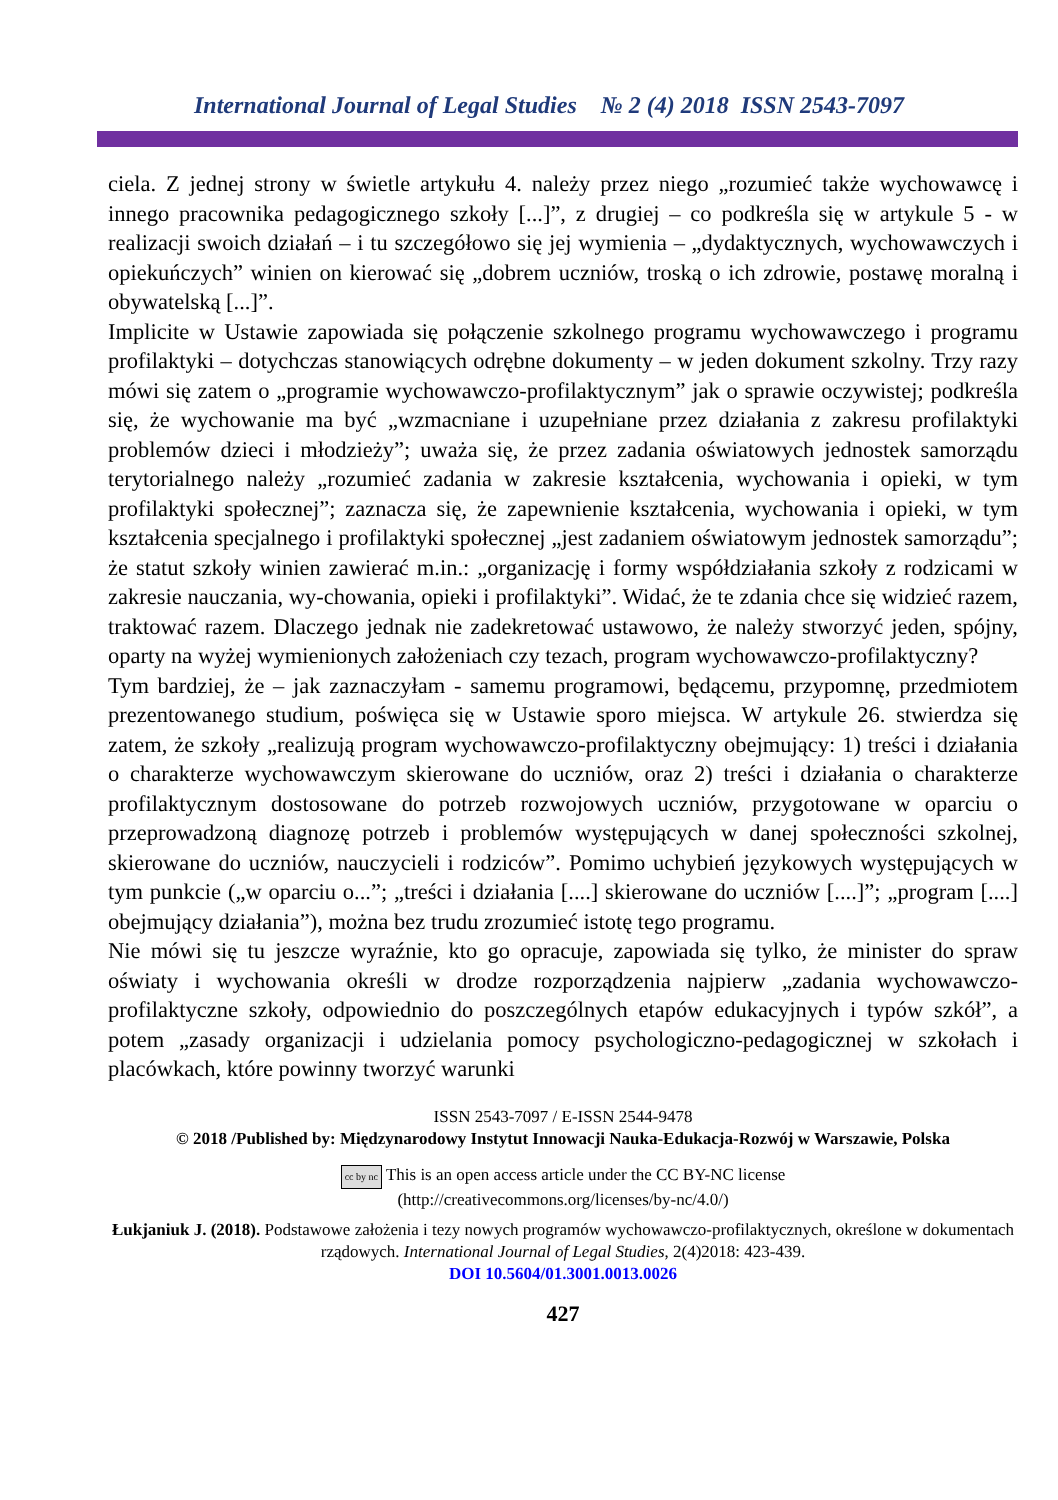International Journal of Legal Studies № 2 (4) 2018 ISSN 2543-7097
ciela. Z jednej strony w świetle artykułu 4. należy przez niego „rozumieć także wychowawcę i innego pracownika pedagogicznego szkoły [...]”, z drugiej – co podkreśla się w artykule 5 - w realizacji swoich działań – i tu szczegółowo się jej wymienia – „dydaktycznych, wychowawczych i opiekuńczych” winien on kierować się „dobrem uczniów, troską o ich zdrowie, postawę moralną i obywatelską [...]”.
Implicite w Ustawie zapowiada się połączenie szkolnego programu wychowawczego i programu profilaktyki – dotychczas stanowiących odrębne dokumenty – w jeden dokument szkolny. Trzy razy mówi się zatem o „programie wychowawczo-profilaktycznym” jak o sprawie oczywistej; podkreśla się, że wychowanie ma być „wzmacniane i uzupełniane przez działania z zakresu profilaktyki problemów dzieci i młodzieży”; uważa się, że przez zadania oświatowych jednostek samorządu terytorialnego należy „rozumieć zadania w zakresie kształcenia, wychowania i opieki, w tym profilaktyki społecznej”; zaznacza się, że zapewnienie kształcenia, wychowania i opieki, w tym kształcenia specjalnego i profilaktyki społecznej „jest zadaniem oświatowym jednostek samorządu”; że statut szkoły winien zawierać m.in.: „organizację i formy współdziałania szkoły z rodzicami w zakresie nauczania, wy-chowania, opieki i profilaktyki”. Widać, że te zdania chce się widzieć razem, traktować razem. Dlaczego jednak nie zadekretować ustawowo, że należy stworzyć jeden, spójny, oparty na wyżej wymienionych założeniach czy tezach, program wychowawczo-profilaktyczny?
Tym bardziej, że – jak zaznaczyłam - samemu programowi, będącemu, przypomnę, przedmiotem prezentowanego studium, poświęca się w Ustawie sporo miejsca. W artykule 26. stwierdza się zatem, że szkoły „realizują program wychowawczo-profilaktyczny obejmujący: 1) treści i działania o charakterze wychowawczym skierowane do uczniów, oraz 2) treści i działania o charakterze profilaktycznym dostosowane do potrzeb rozwojowych uczniów, przygotowane w oparciu o przeprowadzoną diagnozę potrzeb i problemów występujących w danej społeczności szkolnej, skierowane do uczniów, nauczycieli i rodziców”. Pomimo uchybień językowych występujących w tym punkcie („w oparciu o...”; „treści i działania [....] skierowane do uczniów [....]”; „program [....] obejmujący działania”), można bez trudu zrozumieć istotę tego programu.
Nie mówi się tu jeszcze wyraźnie, kto go opracuje, zapowiada się tylko, że minister do spraw oświaty i wychowania określi w drodze rozporządzenia najpierw „zadania wychowawczo-profilaktyczne szkoły, odpowiednio do poszczególnych etapów edukacyjnych i typów szkół”, a potem „zasady organizacji i udzielania pomocy psychologiczno-pedagogicznej w szkołach i placówkach, które powinny tworzyć warunki
ISSN 2543-7097 / E-ISSN 2544-9478
© 2018 /Published by: Międzynarodowy Instytut Innowacji Nauka-Edukacja-Rozwój w Warszawie, Polska
cc by nc This is an open access article under the CC BY-NC license
(http://creativecommons.org/licenses/by-nc/4.0/)
Łukjaniuk J. (2018). Podstawowe założenia i tezy nowych programów wychowawczo-profilaktycznych, określone w dokumentach rządowych. International Journal of Legal Studies, 2(4)2018: 423-439.
DOI 10.5604/01.3001.0013.0026
427